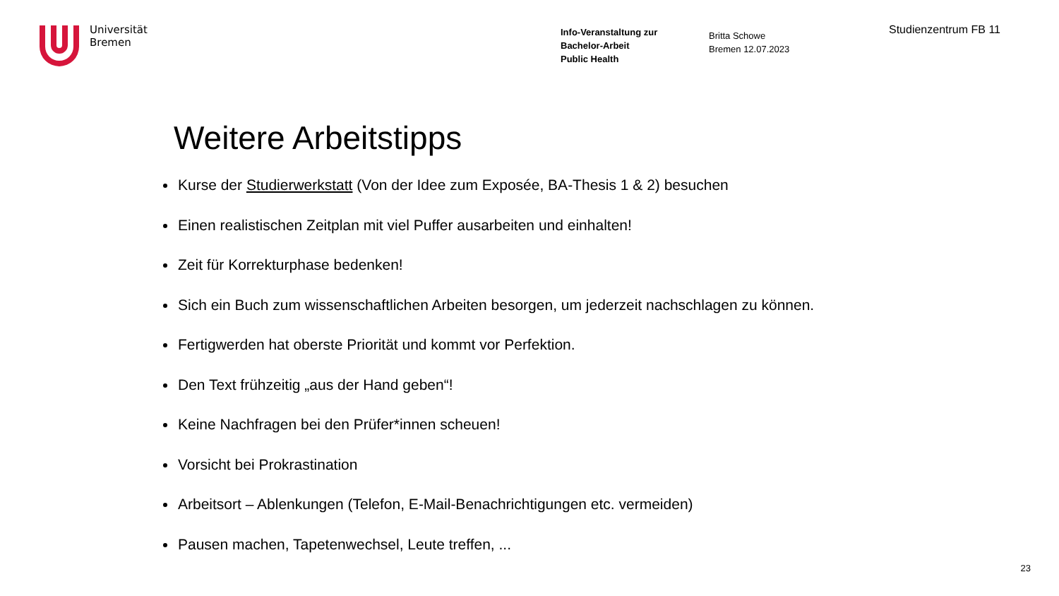Universität
Bremen
Info-Veranstaltung zur
Bachelor-Arbeit
Public Health
Britta Schowe
Bremen 12.07.2023
Studienzentrum FB 11
Weitere Arbeitstipps
Kurse der Studierwerkstatt (Von der Idee zum Exposée, BA-Thesis 1 & 2) besuchen
Einen realistischen Zeitplan mit viel Puffer ausarbeiten und einhalten!
Zeit für Korrekturphase bedenken!
Sich ein Buch zum wissenschaftlichen Arbeiten besorgen, um jederzeit nachschlagen zu können.
Fertigwerden hat oberste Priorität und kommt vor Perfektion.
Den Text frühzeitig „aus der Hand geben“!
Keine Nachfragen bei den Prüfer*innen scheuen!
Vorsicht bei Prokrastination
Arbeitsort – Ablenkungen (Telefon, E-Mail-Benachrichtigungen etc. vermeiden)
Pausen machen, Tapetenwechsel, Leute treffen, ...
23